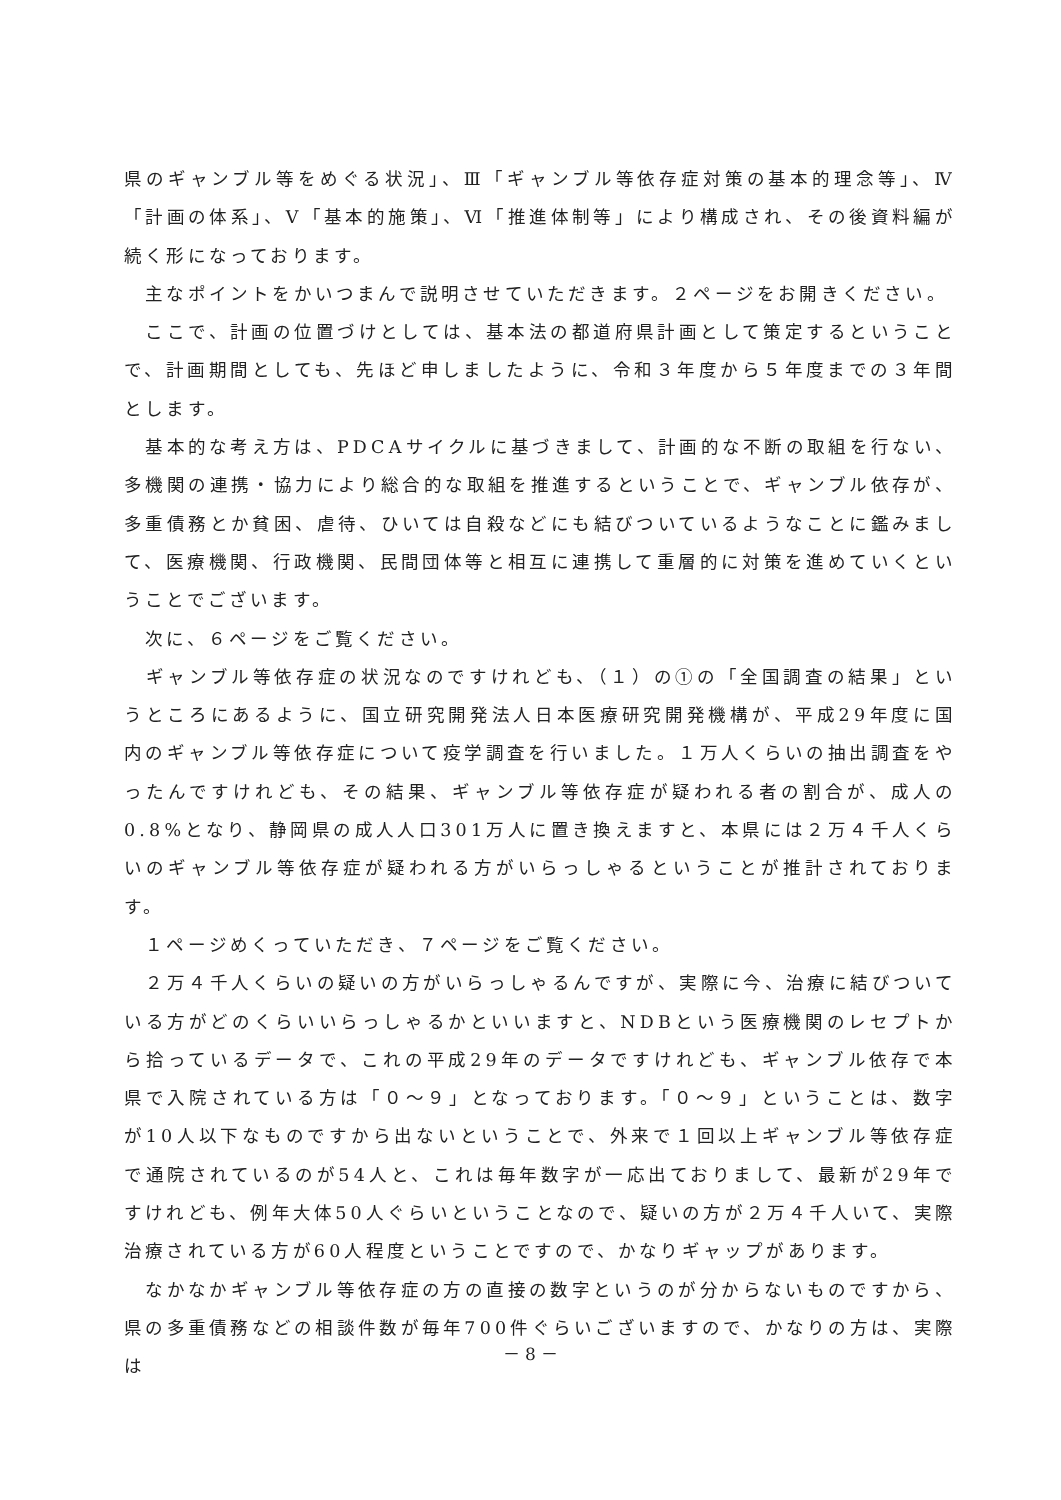県のギャンブル等をめぐる状況」、Ⅲ「ギャンブル等依存症対策の基本的理念等」、Ⅳ「計画の体系」、Ⅴ「基本的施策」、Ⅵ「推進体制等」により構成され、その後資料編が続く形になっております。
　主なポイントをかいつまんで説明させていただきます。２ページをお開きください。
　ここで、計画の位置づけとしては、基本法の都道府県計画として策定するということで、計画期間としても、先ほど申しましたように、令和３年度から５年度までの３年間とします。
　基本的な考え方は、PDCAサイクルに基づきまして、計画的な不断の取組を行ない、多機関の連携・協力により総合的な取組を推進するということで、ギャンブル依存が、多重債務とか貧困、虐待、ひいては自殺などにも結びついているようなことに鑑みまして、医療機関、行政機関、民間団体等と相互に連携して重層的に対策を進めていくということでございます。
　次に、６ページをご覧ください。
　ギャンブル等依存症の状況なのですけれども、（１）の①の「全国調査の結果」というところにあるように、国立研究開発法人日本医療研究開発機構が、平成29年度に国内のギャンブル等依存症について疫学調査を行いました。１万人くらいの抽出調査をやったんですけれども、その結果、ギャンブル等依存症が疑われる者の割合が、成人の0.8%となり、静岡県の成人人口301万人に置き換えますと、本県には２万４千人くらいのギャンブル等依存症が疑われる方がいらっしゃるということが推計されております。
　１ページめくっていただき、７ページをご覧ください。
　２万４千人くらいの疑いの方がいらっしゃるんですが、実際に今、治療に結びついている方がどのくらいいらっしゃるかといいますと、NDBという医療機関のレセプトから拾っているデータで、これの平成29年のデータですけれども、ギャンブル依存で本県で入院されている方は「０～９」となっております。「０～９」ということは、数字が10人以下なものですから出ないということで、外来で１回以上ギャンブル等依存症で通院されているのが54人と、これは毎年数字が一応出ておりまして、最新が29年ですけれども、例年大体50人ぐらいということなので、疑いの方が２万４千人いて、実際治療されている方が60人程度ということですので、かなりギャップがあります。
　なかなかギャンブル等依存症の方の直接の数字というのが分からないものですから、県の多重債務などの相談件数が毎年700件ぐらいございますので、かなりの方は、実際は
－ 8 －